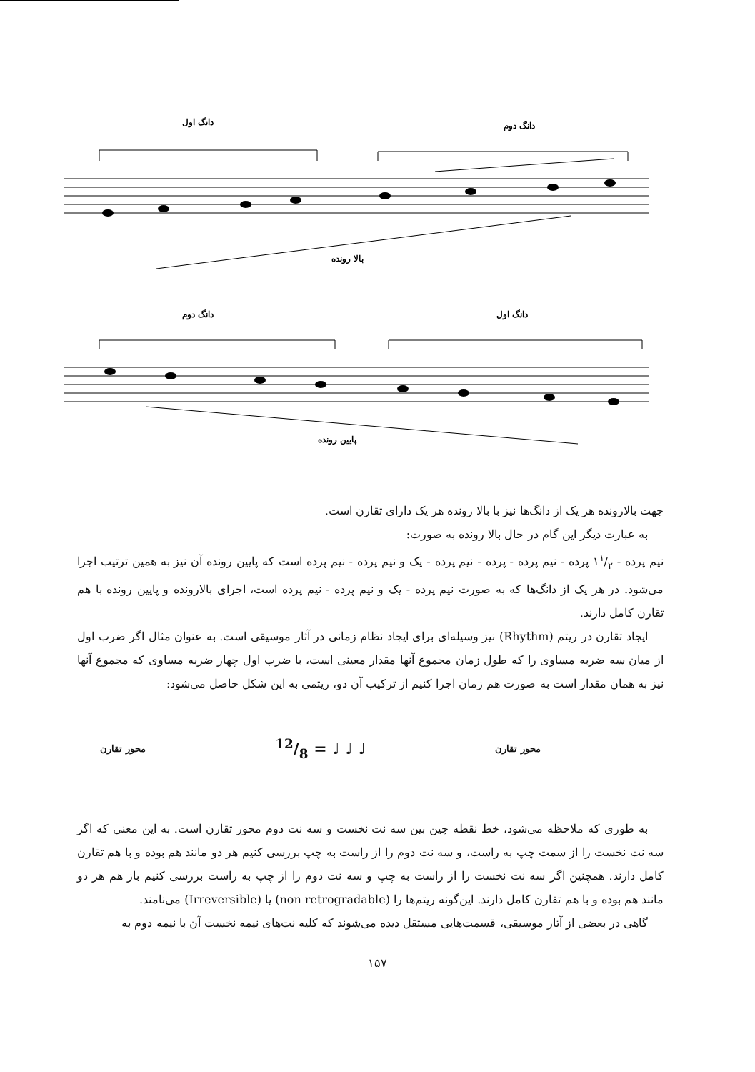دانگ اول
دانگ دوم
بالا رونده
دانگ دوم
دانگ اول
پایین رونده
جهت بالارونده هر یک از دانگ‌ها نیز با بالا رونده هر یک دارای تقارن است.
به عبارت دیگر این گام در حال بالا رونده به صورت:
نیم پرده - ۱۱/۲ پرده - نیم پرده - پرده - نیم پرده - یک و نیم پرده - نیم پرده است که پایین رونده آن نیز به همین ترتیب اجرا می‌شود. در هر یک از دانگ‌ها که به صورت نیم پرده - یک و نیم پرده - نیم پرده است، اجرای بالارونده و پایین رونده با هم تقارن کامل دارند.
ایجاد تقارن در ریتم (Rhythm) نیز وسیله‌ای برای ایجاد نظام زمانی در آثار موسیقی است. به عنوان مثال اگر ضرب اول از میان سه ضربه مساوی را که طول زمان مجموع آنها مقدار معینی است، با ضرب اول چهار ضربه مساوی که مجموع آنها نیز به همان مقدار است به صورت هم زمان اجرا کنیم از ترکیب آن دو، ریتمی به این شکل حاصل می‌شود:
محور تقارن ♩ ♩ ♩ = 12/8 محور تقارن
به طوری که ملاحظه می‌شود، خط نقطه چین بین سه نت نخست و سه نت دوم محور تقارن است. به این معنی که اگر سه نت نخست را از سمت چپ به راست، و سه نت دوم را از راست به چپ بررسی کنیم هر دو مانند هم بوده و با هم تقارن کامل دارند. همچنین اگر سه نت نخست را از راست به چپ و سه نت دوم را از چپ به راست بررسی کنیم باز هم هر دو مانند هم بوده و با هم تقارن کامل دارند. این‌گونه ریتم‌ها را (non retrogradable) یا (Irreversible) می‌نامند.
گاهی در بعضی از آثار موسیقی، قسمت‌هایی مستقل دیده می‌شوند که کلیه نت‌های نیمه نخست آن با نیمه دوم به
۱۵۷